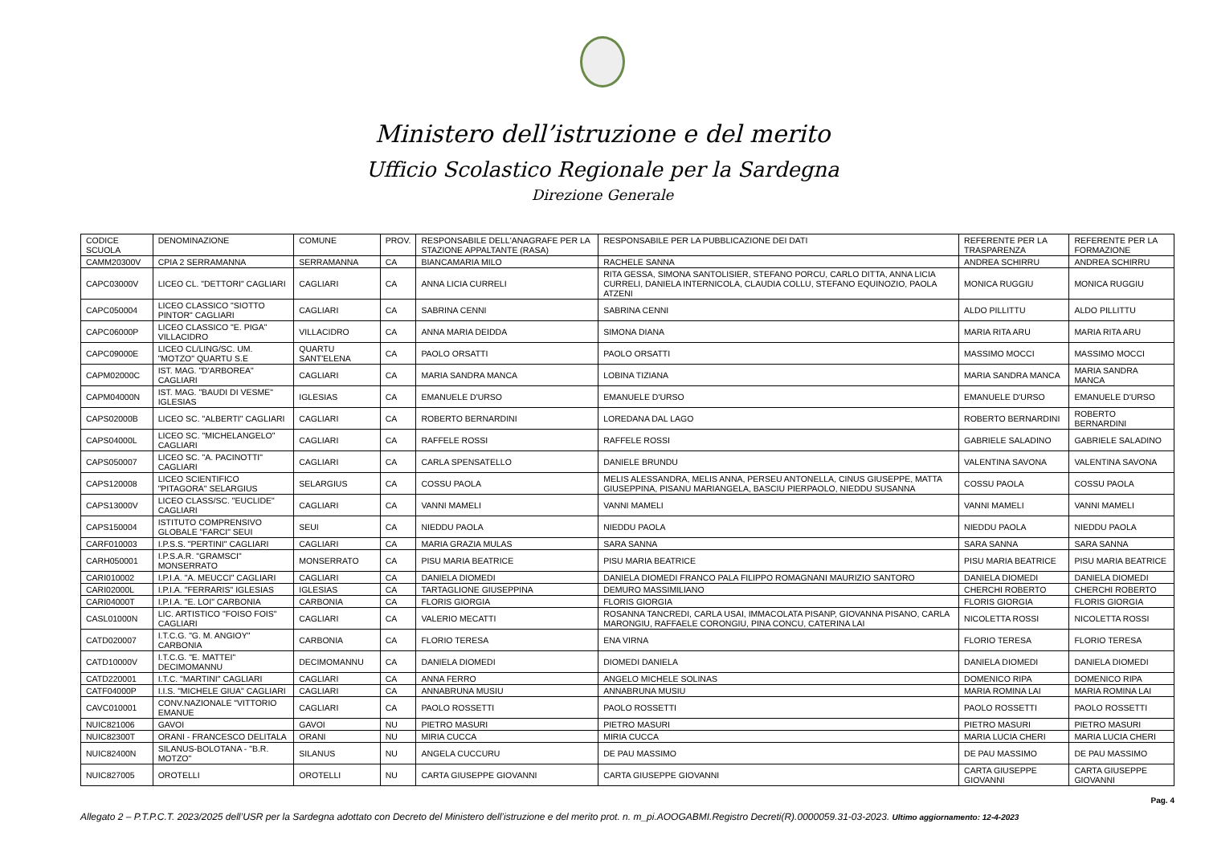Ministero dell’istruzione e del merito
Ufficio Scolastico Regionale per la Sardegna
Direzione Generale
| CODICE SCUOLA | DENOMINAZIONE | COMUNE | PROV. | RESPONSABILE DELL'ANAGRAFE PER LA STAZIONE APPALTANTE (RASA) | RESPONSABILE PER LA PUBBLICAZIONE DEI DATI | REFERENTE PER LA TRASPARENZA | REFERENTE PER LA FORMAZIONE |
| --- | --- | --- | --- | --- | --- | --- | --- |
| CAMM20300V | CPIA 2 SERRAMANNA | SERRAMANNA | CA | BIANCAMARIA MILO | RACHELE SANNA | ANDREA SCHIRRU | ANDREA SCHIRRU |
| CAPC03000V | LICEO CL. "DETTORI" CAGLIARI | CAGLIARI | CA | ANNA LICIA CURRELI | RITA GESSA, SIMONA SANTOLISIER, STEFANO PORCU, CARLO DITTA, ANNA LICIA CURRELI, DANIELA INTERNICOLA, CLAUDIA COLLU, STEFANO EQUINOZIO, PAOLA ATZENI | MONICA RUGGIU | MONICA RUGGIU |
| CAPC050004 | LICEO CLASSICO "SIOTTO PINTOR" CAGLIARI | CAGLIARI | CA | SABRINA CENNI | SABRINA CENNI | ALDO PILLITTU | ALDO PILLITTU |
| CAPC06000P | LICEO CLASSICO "E. PIGA" VILLACIDRO | VILLACIDRO | CA | ANNA MARIA DEIDDA | SIMONA DIANA | MARIA RITA ARU | MARIA RITA ARU |
| CAPC09000E | LICEO CL/LING/SC. UM. "MOTZO" QUARTU S.E | QUARTU SANT'ELENA | CA | PAOLO ORSATTI | PAOLO ORSATTI | MASSIMO MOCCI | MASSIMO MOCCI |
| CAPM02000C | IST. MAG. "D'ARBOREA" CAGLIARI | CAGLIARI | CA | MARIA SANDRA MANCA | LOBINA TIZIANA | MARIA SANDRA MANCA | MARIA SANDRA MANCA |
| CAPM04000N | IST. MAG. "BAUDI DI VESME" IGLESIAS | IGLESIAS | CA | EMANUELE D'URSO | EMANUELE D'URSO | EMANUELE D'URSO | EMANUELE D'URSO |
| CAPS02000B | LICEO SC. "ALBERTI" CAGLIARI | CAGLIARI | CA | ROBERTO BERNARDINI | LOREDANA DAL LAGO | ROBERTO BERNARDINI | ROBERTO BERNARDINI |
| CAPS04000L | LICEO SC. "MICHELANGELO" CAGLIARI | CAGLIARI | CA | RAFFELE ROSSI | RAFFELE ROSSI | GABRIELE SALADINO | GABRIELE SALADINO |
| CAPS050007 | LICEO SC. "A. PACINOTTI" CAGLIARI | CAGLIARI | CA | CARLA SPENSATELLO | DANIELE BRUNDU | VALENTINA SAVONA | VALENTINA SAVONA |
| CAPS120008 | LICEO SCIENTIFICO "PITAGORA" SELARGIUS | SELARGIUS | CA | COSSU PAOLA | MELIS ALESSANDRA, MELIS ANNA, PERSEU ANTONELLA, CINUS GIUSEPPE, MATTA GIUSEPPINA, PISANU MARIANGELA, BASCIU PIERPAOLO, NIEDDU SUSANNA | COSSU PAOLA | COSSU PAOLA |
| CAPS13000V | LICEO CLASS/SC. "EUCLIDE" CAGLIARI | CAGLIARI | CA | VANNI MAMELI | VANNI MAMELI | VANNI MAMELI | VANNI MAMELI |
| CAPS150004 | ISTITUTO COMPRENSIVO GLOBALE "FARCI" SEUI | SEUI | CA | NIEDDU PAOLA | NIEDDU PAOLA | NIEDDU PAOLA | NIEDDU PAOLA |
| CARF010003 | I.P.S.S. "PERTINI" CAGLIARI | CAGLIARI | CA | MARIA GRAZIA MULAS | SARA SANNA | SARA SANNA | SARA SANNA |
| CARH050001 | I.P.S.A.R. "GRAMSCI" MONSERRATO | MONSERRATO | CA | PISU MARIA BEATRICE | PISU MARIA BEATRICE | PISU MARIA BEATRICE | PISU MARIA BEATRICE |
| CARI010002 | I.P.I.A. "A. MEUCCI" CAGLIARI | CAGLIARI | CA | DANIELA DIOMEDI | DANIELA DIOMEDI FRANCO PALA FILIPPO ROMAGNANI MAURIZIO SANTORO | DANIELA DIOMEDI | DANIELA DIOMEDI |
| CARI02000L | I.P.I.A. "FERRARIS" IGLESIAS | IGLESIAS | CA | TARTAGLIONE GIUSEPPINA | DEMURO MASSIMILIANO | CHERCHI ROBERTO | CHERCHI ROBERTO |
| CARI04000T | I.P.I.A. "E. LOI" CARBONIA | CARBONIA | CA | FLORIS GIORGIA | FLORIS GIORGIA | FLORIS GIORGIA | FLORIS GIORGIA |
| CASL01000N | LIC. ARTISTICO "FOISO FOIS" CAGLIARI | CAGLIARI | CA | VALERIO MECATTI | ROSANNA TANCREDI, CARLA USAI, IMMACOLATA PISANP, GIOVANNA PISANO, CARLA MARONGIU, RAFFAELE CORONGIU, PINA CONCU, CATERINA LAI | NICOLETTA ROSSI | NICOLETTA ROSSI |
| CATD020007 | I.T.C.G. "G. M. ANGIOY" CARBONIA | CARBONIA | CA | FLORIO TERESA | ENA VIRNA | FLORIO TERESA | FLORIO TERESA |
| CATD10000V | I.T.C.G. "E. MATTEI" DECIMOMANNU | DECIMOMANNU | CA | DANIELA DIOMEDI | DIOMEDI DANIELA | DANIELA DIOMEDI | DANIELA DIOMEDI |
| CATD220001 | I.T.C. "MARTINI" CAGLIARI | CAGLIARI | CA | ANNA FERRO | ANGELO MICHELE SOLINAS | DOMENICO RIPA | DOMENICO RIPA |
| CATF04000P | I.I.S. "MICHELE GIUA" CAGLIARI | CAGLIARI | CA | ANNABRUNA MUSIU | ANNABRUNA MUSIU | MARIA ROMINA LAI | MARIA ROMINA LAI |
| CAVC010001 | CONV.NAZIONALE "VITTORIO EMANUE | CAGLIARI | CA | PAOLO ROSSETTI | PAOLO ROSSETTI | PAOLO ROSSETTI | PAOLO ROSSETTI |
| NUIC821006 | GAVOI | GAVOI | NU | PIETRO MASURI | PIETRO MASURI | PIETRO MASURI | PIETRO MASURI |
| NUIC82300T | ORANI - FRANCESCO DELITALA | ORANI | NU | MIRIA CUCCA | MIRIA CUCCA | MARIA LUCIA CHERI | MARIA LUCIA CHERI |
| NUIC82400N | SILANUS-BOLOTANA - "B.R. MOTZO" | SILANUS | NU | ANGELA CUCCURU | DE PAU MASSIMO | DE PAU MASSIMO | DE PAU MASSIMO |
| NUIC827005 | OROTELLI | OROTELLI | NU | CARTA GIUSEPPE GIOVANNI | CARTA GIUSEPPE GIOVANNI | CARTA GIUSEPPE GIOVANNI | CARTA GIUSEPPE GIOVANNI |
Pag. 4
Allegato 2 – P.T.P.C.T. 2023/2025 dell’USR per la Sardegna adottato con Decreto del Ministero dell’istruzione e del merito prot. n. m_pi.AOOGABMI.Registro Decreti(R).0000059.31-03-2023. Ultimo aggiornamento: 12-4-2023